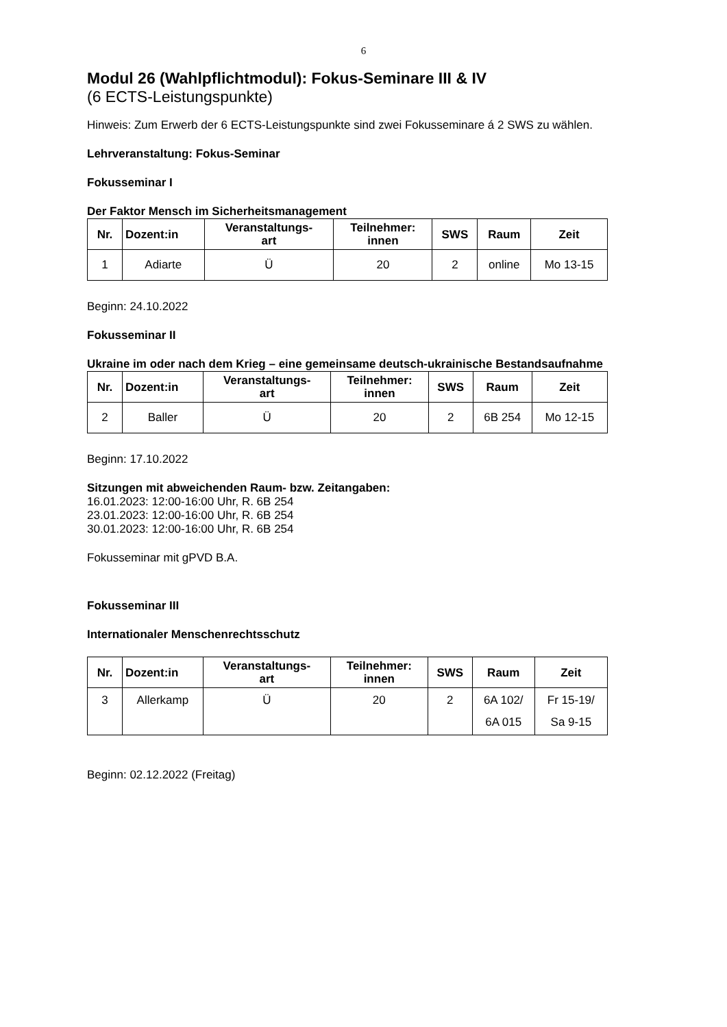6
Modul 26 (Wahlpflichtmodul): Fokus-Seminare III & IV
(6 ECTS-Leistungspunkte)
Hinweis: Zum Erwerb der 6 ECTS-Leistungspunkte sind zwei Fokusseminare á 2 SWS zu wählen.
Lehrveranstaltung: Fokus-Seminar
Fokusseminar I
Der Faktor Mensch im Sicherheitsmanagement
| Nr. | Dozent:in | Veranstaltungs- art | Teilnehmer: innen | SWS | Raum | Zeit |
| --- | --- | --- | --- | --- | --- | --- |
| 1 | Adiarte | Ü | 20 | 2 | online | Mo 13-15 |
Beginn: 24.10.2022
Fokusseminar II
Ukraine im oder nach dem Krieg – eine gemeinsame deutsch-ukrainische Bestandsaufnahme
| Nr. | Dozent:in | Veranstaltungs- art | Teilnehmer: innen | SWS | Raum | Zeit |
| --- | --- | --- | --- | --- | --- | --- |
| 2 | Baller | Ü | 20 | 2 | 6B 254 | Mo 12-15 |
Beginn: 17.10.2022
Sitzungen mit abweichenden Raum- bzw. Zeitangaben:
16.01.2023: 12:00-16:00 Uhr, R. 6B 254
23.01.2023: 12:00-16:00 Uhr, R. 6B 254
30.01.2023: 12:00-16:00 Uhr, R. 6B 254
Fokusseminar mit gPVD B.A.
Fokusseminar III
Internationaler Menschenrechtsschutz
| Nr. | Dozent:in | Veranstaltungs- art | Teilnehmer: innen | SWS | Raum | Zeit |
| --- | --- | --- | --- | --- | --- | --- |
| 3 | Allerkamp | Ü | 20 | 2 | 6A 102/ 6A 015 | Fr 15-19/ Sa 9-15 |
Beginn: 02.12.2022 (Freitag)